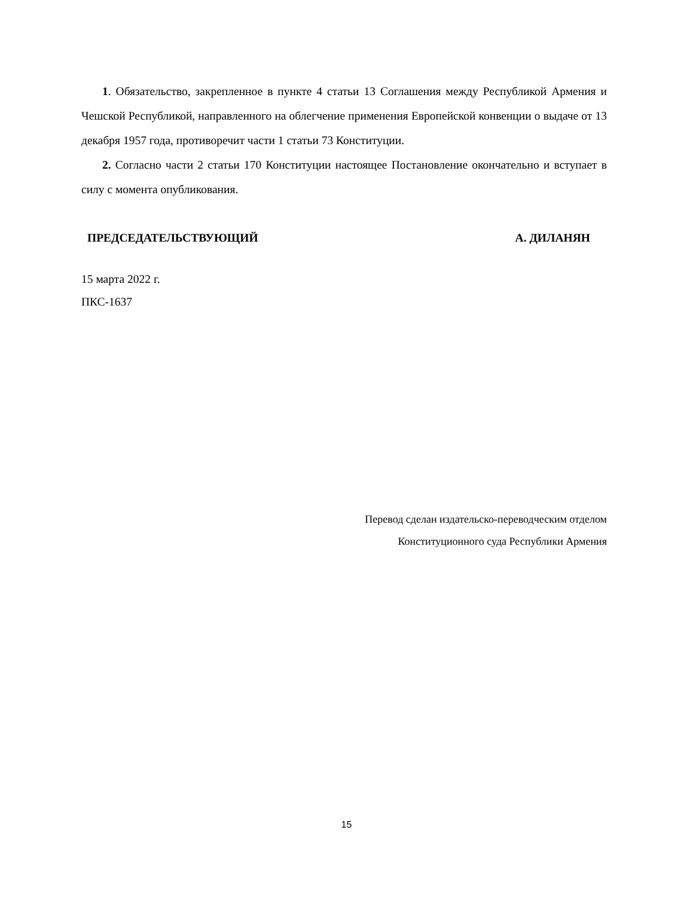1. Обязательство, закрепленное в пункте 4 статьи 13 Соглашения между Республикой Армения и Чешской Республикой, направленного на облегчение применения Европейской конвенции о выдаче от 13 декабря 1957 года, противоречит части 1 статьи 73 Конституции.
2. Согласно части 2 статьи 170 Конституции настоящее Постановление окончательно и вступает в силу с момента опубликования.
ПРЕДСЕДАТЕЛЬСТВУЮЩИЙ А. ДИЛАНЯН
15 марта 2022 г.
ПКС-1637
Перевод сделан издательско-переводческим отделом
Конституционного суда Республики Армения
15